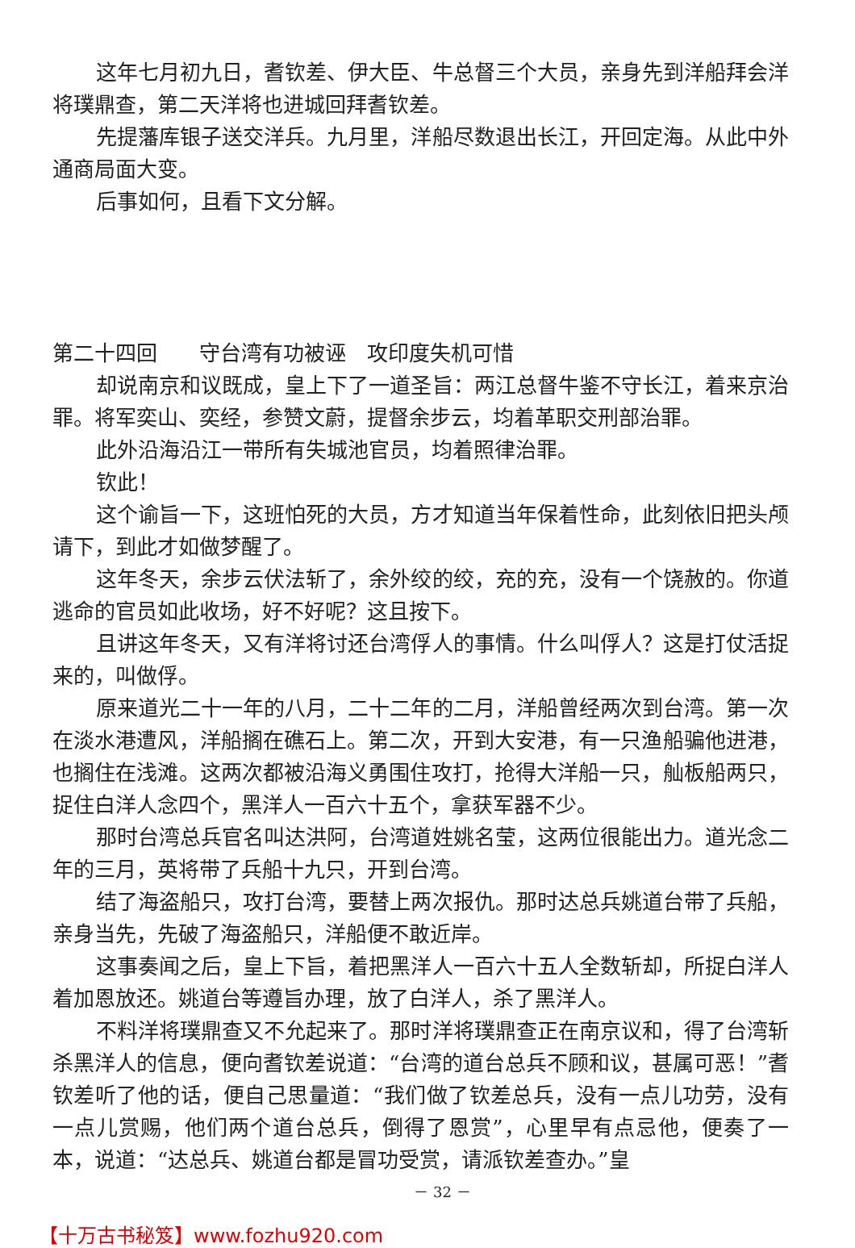这年七月初九日，耆钦差、伊大臣、牛总督三个大员，亲身先到洋船拜会洋将璞鼎查，第二天洋将也进城回拜耆钦差。
先提藩库银子送交洋兵。九月里，洋船尽数退出长江，开回定海。从此中外通商局面大变。
后事如何，且看下文分解。
第二十四回　　守台湾有功被诬　攻印度失机可惜
却说南京和议既成，皇上下了一道圣旨：两江总督牛鉴不守长江，着来京治罪。将军奕山、奕经，参赞文蔚，提督余步云，均着革职交刑部治罪。
此外沿海沿江一带所有失城池官员，均着照律治罪。
钦此！
这个谕旨一下，这班怕死的大员，方才知道当年保着性命，此刻依旧把头颅请下，到此才如做梦醒了。
这年冬天，余步云伏法斩了，余外绞的绞，充的充，没有一个饶赦的。你道逃命的官员如此收场，好不好呢？这且按下。
且讲这年冬天，又有洋将讨还台湾俘人的事情。什么叫俘人？这是打仗活捉来的，叫做俘。
原来道光二十一年的八月，二十二年的二月，洋船曾经两次到台湾。第一次在淡水港遭风，洋船搁在礁石上。第二次，开到大安港，有一只渔船骗他进港，也搁住在浅滩。这两次都被沿海义勇围住攻打，抢得大洋船一只，舢板船两只，捉住白洋人念四个，黑洋人一百六十五个，拿获军器不少。
那时台湾总兵官名叫达洪阿，台湾道姓姚名莹，这两位很能出力。道光念二年的三月，英将带了兵船十九只，开到台湾。
结了海盗船只，攻打台湾，要替上两次报仇。那时达总兵姚道台带了兵船，亲身当先，先破了海盗船只，洋船便不敢近岸。
这事奏闻之后，皇上下旨，着把黑洋人一百六十五人全数斩却，所捉白洋人着加恩放还。姚道台等遵旨办理，放了白洋人，杀了黑洋人。
不料洋将璞鼎查又不允起来了。那时洋将璞鼎查正在南京议和，得了台湾斩杀黑洋人的信息，便向耆钦差说道：“台湾的道台总兵不顾和议，甚属可恶！”耆钦差听了他的话，便自己思量道：“我们做了钦差总兵，没有一点儿功劳，没有一点儿赏赐，他们两个道台总兵，倒得了恩赏”，心里早有点忌他，便奏了一本，说道：“达总兵、姚道台都是冒功受赏，请派钦差查办。”皇
－ 32 －
【十万古书秘笈】www.fozhu920.com